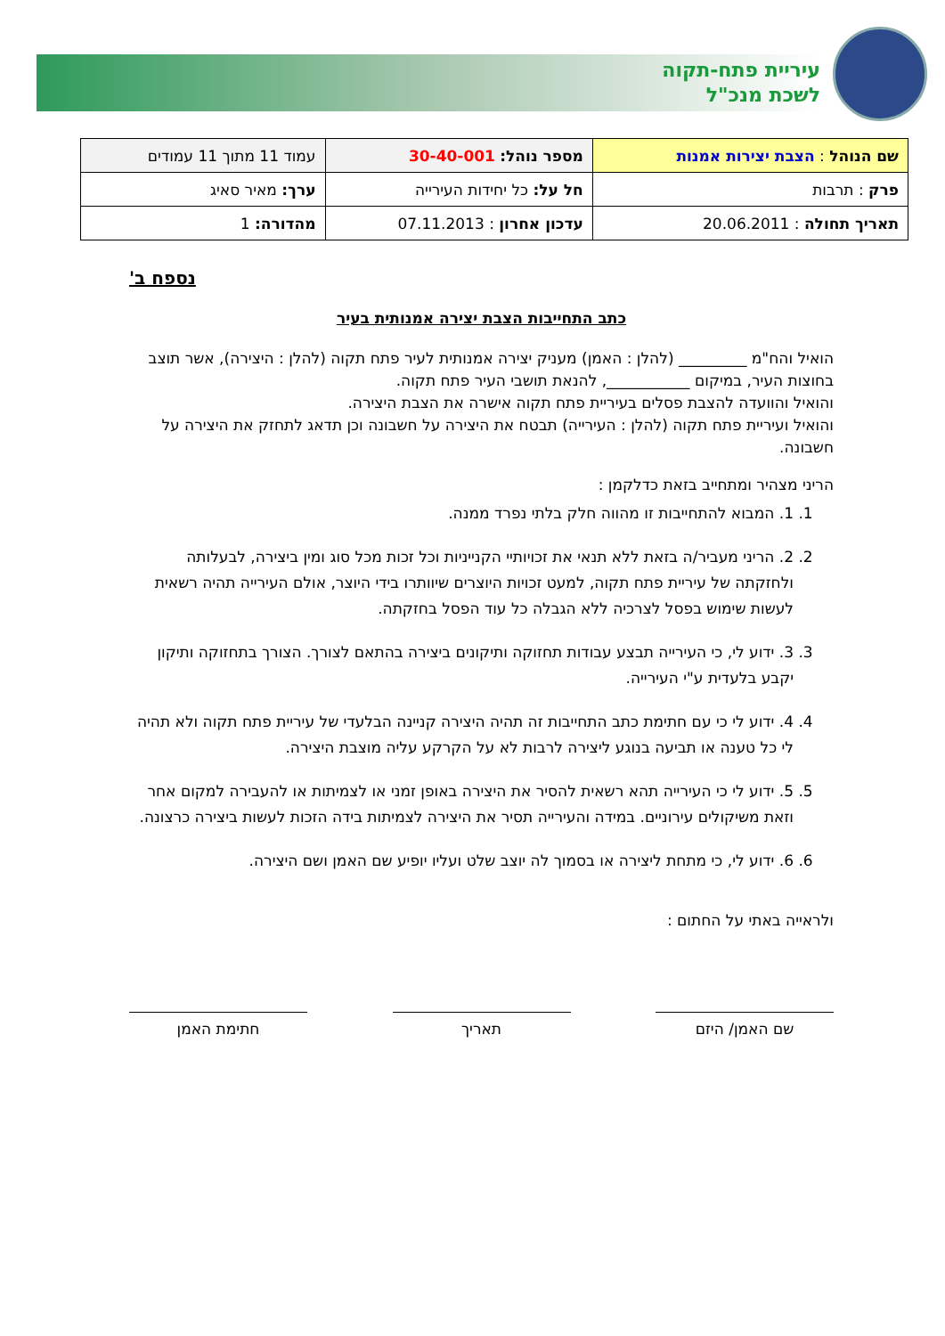עיריית פתח-תקוה
לשכת מנכ"ל
| שם הנוהל : הצבת יצירות אמנות | מספר נוהל: 30-40-001 | עמוד 11 מתוך 11 עמודים |
| פרק : תרבות | חל על: כל יחידות העירייה | ערך: מאיר סאיג |
| תאריך תחולה : 20.06.2011 | עדכון אחרון : 07.11.2013 | מהדורה: 1 |
נספח ב'
כתב התחייבות הצבת יצירה אמנותית בעיר
הואיל והח"מ _________ (להלן : האמן) מעניק יצירה אמנותית לעיר פתח תקוה (להלן : היצירה), אשר תוצב בחוצות העיר, במיקום ___________, להנאת תושבי העיר פתח תקוה.
והואיל והוועדה להצבת פסלים בעיריית פתח תקוה אישרה את הצבת היצירה.
והואיל ועיריית פתח תקוה (להלן : העירייה) תבטח את היצירה על חשבונה וכן תדאג לתחזק את היצירה על חשבונה.
הריני מצהיר ומתחייב בזאת כדלקמן :
1. 1. המבוא להתחייבות זו מהווה חלק בלתי נפרד ממנה.
2. 2. הריני מעביר/ה בזאת ללא תנאי את זכויותיי הקנייניות וכל זכות מכל סוג ומין ביצירה, לבעלותה ולחזקתה של עיריית פתח תקוה, למעט זכויות היוצרים שיוותרו בידי היוצר, אולם העירייה תהיה רשאית לעשות שימוש בפסל לצרכיה ללא הגבלה כל עוד הפסל בחזקתה.
3. 3. ידוע לי, כי העירייה תבצע עבודות תחזוקה ותיקונים ביצירה בהתאם לצורך. הצורך בתחזוקה ותיקון יקבע בלעדית ע"י העירייה.
4. 4. ידוע לי כי עם חתימת כתב התחייבות זה תהיה היצירה קניינה הבלעדי של עיריית פתח תקוה ולא תהיה לי כל טענה או תביעה בנוגע ליצירה לרבות לא על הקרקע עליה מוצבת היצירה.
5. 5. ידוע לי כי העירייה תהא רשאית להסיר את היצירה באופן זמני או לצמיתות או להעבירה למקום אחר וזאת משיקולים עירוניים. במידה והעירייה תסיר את היצירה לצמיתות בידה הזכות לעשות ביצירה כרצונה.
6. 6. ידוע לי, כי מתחת ליצירה או בסמוך לה יוצב שלט ועליו יופיע שם האמן ושם היצירה.
ולראייה באתי על החתום :
שם האמן/ היזם תאריך חתימת האמן